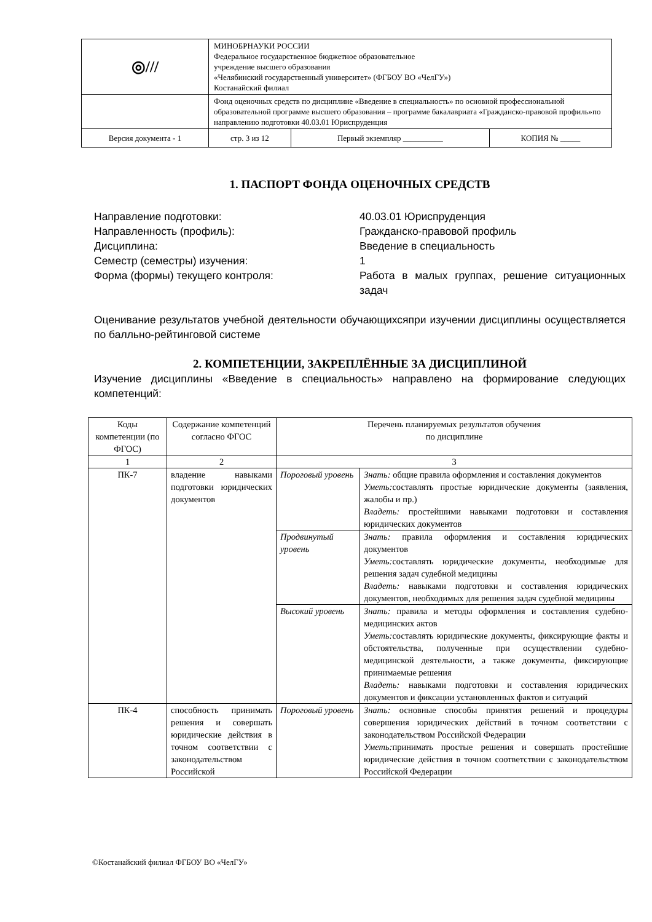| ◎/// | МИНОБРНАУКИ РОССИИ Федеральное государственное бюджетное образовательное учреждение высшего образования «Челябинский государственный университет» (ФГБОУ ВО «ЧелГУ») Костанайский филиал | | | |
| | Фонд оценочных средств по дисциплине «Введение в специальность» по основной профессиональной образовательной программе высшего образования – программе бакалавриата «Гражданско-правовой профиль»по направлению подготовки 40.03.01 Юриспруденция | | | |
| Версия документа - 1 | | стр. 3 из 12 | Первый экземпляр __________ | КОПИЯ № _____ |
1. ПАСПОРТ ФОНДА ОЦЕНОЧНЫХ СРЕДСТВ
Направление подготовки:
40.03.01 Юриспруденция
Направленность (профиль):
Гражданско-правовой профиль
Дисциплина:
Введение в специальность
Семестр (семестры) изучения:
1
Форма (формы) текущего контроля:
Работа в малых группах, решение ситуационных задач
Оценивание результатов учебной деятельности обучающихсяпри изучении дисциплины осуществляется по балльно-рейтинговой системе
2. КОМПЕТЕНЦИИ, ЗАКРЕПЛЁННЫЕ ЗА ДИСЦИПЛИНОЙ
Изучение дисциплины «Введение в специальность» направлено на формирование следующих компетенций:
| Коды компетенции (по ФГОС) | Содержание компетенций согласно ФГОС | Перечень планируемых результатов обучения по дисциплине | |
| --- | --- | --- | --- |
| 1 | 2 | 3 | |
| ПК-7 | владение навыками подготовки юридических документов | Пороговый уровень | Знать: общие правила оформления и составления документов Уметь: составлять простые юридические документы (заявления, жалобы и пр.) Владеть: простейшими навыками подготовки и составления юридических документов |
| | | Продвинутый уровень | Знать: правила оформления и составления юридических документов Уметь: составлять юридические документы, необходимые для решения задач судебной медицины Владеть: навыками подготовки и составления юридических документов, необходимых для решения задач судебной медицины |
| | | Высокий уровень | Знать: правила и методы оформления и составления судебно-медицинских актов Уметь: составлять юридические документы, фиксирующие факты и обстоятельства, полученные при осуществлении судебно-медицинской деятельности, а также документы, фиксирующие принимаемые решения Владеть: навыками подготовки и составления юридических документов и фиксации установленных фактов и ситуаций |
| ПК-4 | способность принимать решения и совершать юридические действия в точном соответствии с законодательством Российской | Пороговый уровень | Знать: основные способы принятия решений и процедуры совершения юридических действий в точном соответствии с законодательством Российской Федерации Уметь: принимать простые решения и совершать простейшие юридические действия в точном соответствии с законодательством Российской Федерации |
©Костанайский филиал ФГБОУ ВО «ЧелГУ»